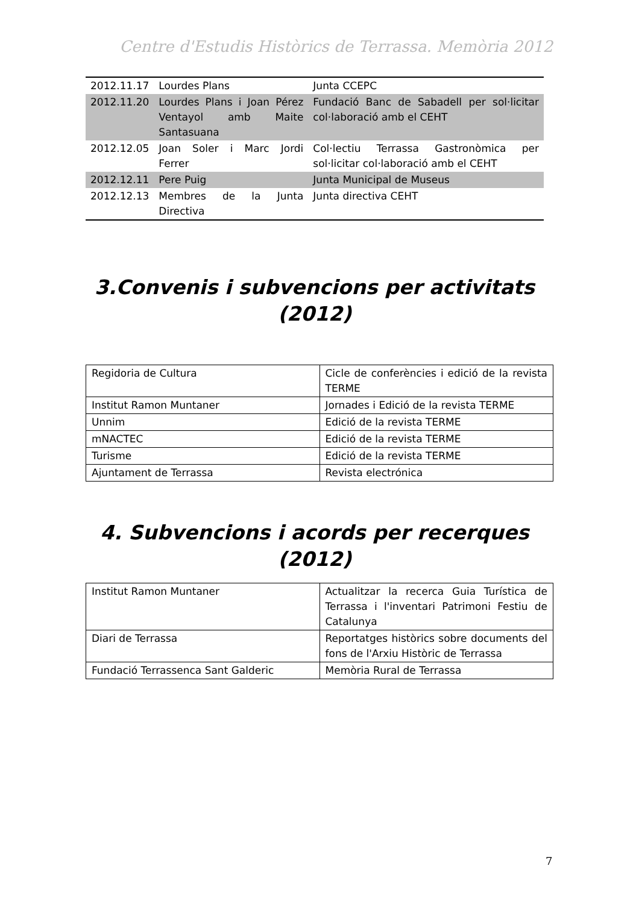Centre d'Estudis Històrics de Terrassa. Memòria 2012
| 2012.11.17 | Lourdes Plans | Junta CCEPC |
| 2012.11.20 | Lourdes Plans i Joan Pérez Ventayol amb Maite Santasuana | Fundació Banc de Sabadell per sol·licitar col·laboració amb el CEHT |
| 2012.12.05 | Joan Soler i Marc Jordi Ferrer | Col·lectiu Terrassa Gastronòmica per sol·licitar col·laboració amb el CEHT |
| 2012.12.11 | Pere Puig | Junta Municipal de Museus |
| 2012.12.13 | Membres de la Junta Directiva | Junta directiva CEHT |
3.Convenis i subvencions per activitats (2012)
| Regidoria de Cultura | Cicle de conferències i edició de la revista TERME |
| Institut Ramon Muntaner | Jornades i Edició de la revista TERME |
| Unnim | Edició de la revista TERME |
| mNACTEC | Edició de la revista TERME |
| Turisme | Edició de la revista TERME |
| Ajuntament de Terrassa | Revista electrónica |
4. Subvencions i acords per recerques (2012)
| Institut Ramon Muntaner | Actualitzar la recerca Guia Turística de Terrassa i l'inventari Patrimoni Festiu de Catalunya |
| Diari de Terrassa | Reportatges històrics sobre documents del fons de l'Arxiu Històric de Terrassa |
| Fundació Terrassenca Sant Galderic | Memòria Rural de Terrassa |
7